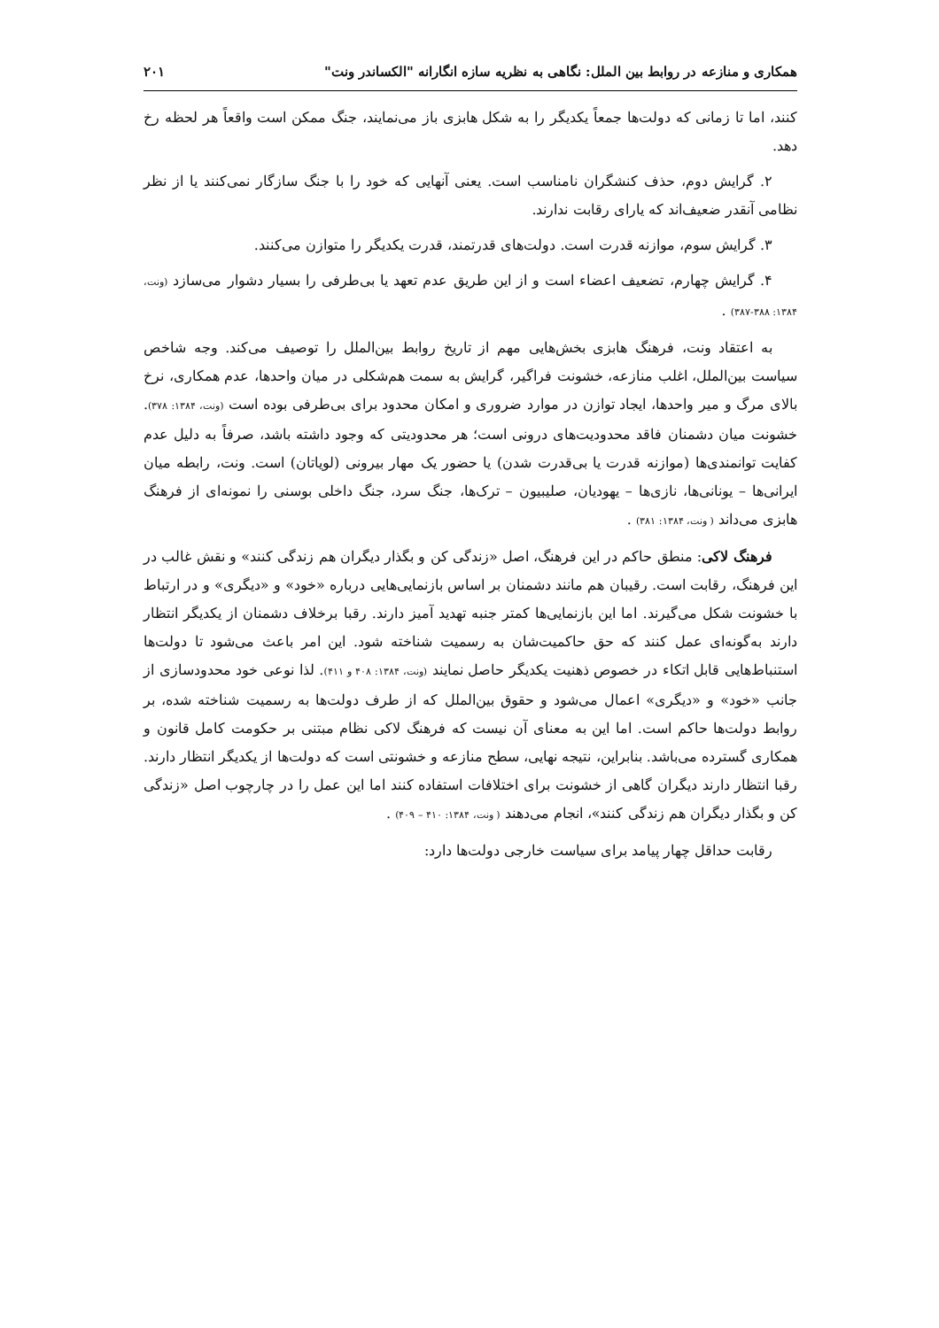همکاری و منازعه در روابط بین الملل: نگاهی به نظریه سازه انگارانه "الکساندر ونت" ۲۰۱
کنند، اما تا زمانی که دولت‌ها جمعاً یکدیگر را به شکل هابزی باز می‌نمایند، جنگ ممکن است واقعاً هر لحظه رخ دهد.
۲. گرایش دوم، حذف کنشگران نامناسب است. یعنی آنهایی که خود را با جنگ سازگار نمی‌کنند یا از نظر نظامی آنقدر ضعیف‌اند که یارای رقابت ندارند.
۳. گرایش سوم، موازنه قدرت است. دولت‌های قدرتمند، قدرت یکدیگر را متوازن می‌کنند.
۴. گرایش چهارم، تضعیف اعضاء است و از این طریق عدم تعهد یا بی‌طرفی را بسیار دشوار می‌سازد (ونت، ۱۳۸۴: ۳۸۸-۳۸۷) .
به اعتقاد ونت، فرهنگ هابزی بخش‌هایی مهم از تاریخ روابط بین‌الملل را توصیف می‌کند. وجه شاخص سیاست بین‌الملل، اغلب منازعه، خشونت فراگیر، گرایش به سمت هم‌شکلی در میان واحدها، عدم همکاری، نرخ بالای مرگ و میر واحدها، ایجاد توازن در موارد ضروری و امکان محدود برای بی‌طرفی بوده است (ونت، ۱۳۸۴: ۳۷۸). خشونت میان دشمنان فاقد محدودیت‌های درونی است؛ هر محدودیتی که وجود داشته باشد، صرفاً به دلیل عدم کفایت توانمندی‌ها (موازنه قدرت یا بی‌قدرت شدن) یا حضور یک مهار بیرونی (لویاتان) است. ونت، رابطه میان ایرانی‌ها – یونانی‌ها، نازی‌ها – یهودیان، صلیبیون – ترک‌ها، جنگ سرد، جنگ داخلی بوسنی را نمونه‌ای از فرهنگ هابزی می‌داند ( ونت، ۱۳۸۴: ۳۸۱) .
فرهنگ لاکی: منطق حاکم در این فرهنگ، اصل «زندگی کن و بگذار دیگران هم زندگی کنند» و نقش غالب در این فرهنگ، رقابت است. رقیبان هم مانند دشمنان بر اساس بازنمایی‌هایی درباره «خود» و «دیگری» و در ارتباط با خشونت شکل می‌گیرند. اما این بازنمایی‌ها کمتر جنبه تهدید آمیز دارند. رقبا برخلاف دشمنان از یکدیگر انتظار دارند به‌گونه‌ای عمل کنند که حق حاکمیت‌شان به رسمیت شناخته شود. این امر باعث می‌شود تا دولت‌ها استنباط‌هایی قابل اتکاء در خصوص ذهنیت یکدیگر حاصل نمایند (ونت، ۱۳۸۴: ۴۰۸ و ۴۱۱). لذا نوعی خود محدودسازی از جانب «خود» و «دیگری» اعمال می‌شود و حقوق بین‌الملل که از طرف دولت‌ها به رسمیت شناخته شده، بر روابط دولت‌ها حاکم است. اما این به معنای آن نیست که فرهنگ لاکی نظام مبتنی بر حکومت کامل قانون و همکاری گسترده می‌باشد. بنابراین، نتیجه نهایی، سطح منازعه و خشونتی است که دولت‌ها از یکدیگر انتظار دارند. رقبا انتظار دارند دیگران گاهی از خشونت برای اختلافات استفاده کنند اما این عمل را در چارچوب اصل «زندگی کن و بگذار دیگران هم زندگی کنند»، انجام می‌دهند ( ونت، ۱۳۸۴: ۴۱۰ – ۴۰۹) .
رقابت حداقل چهار پیامد برای سیاست خارجی دولت‌ها دارد: